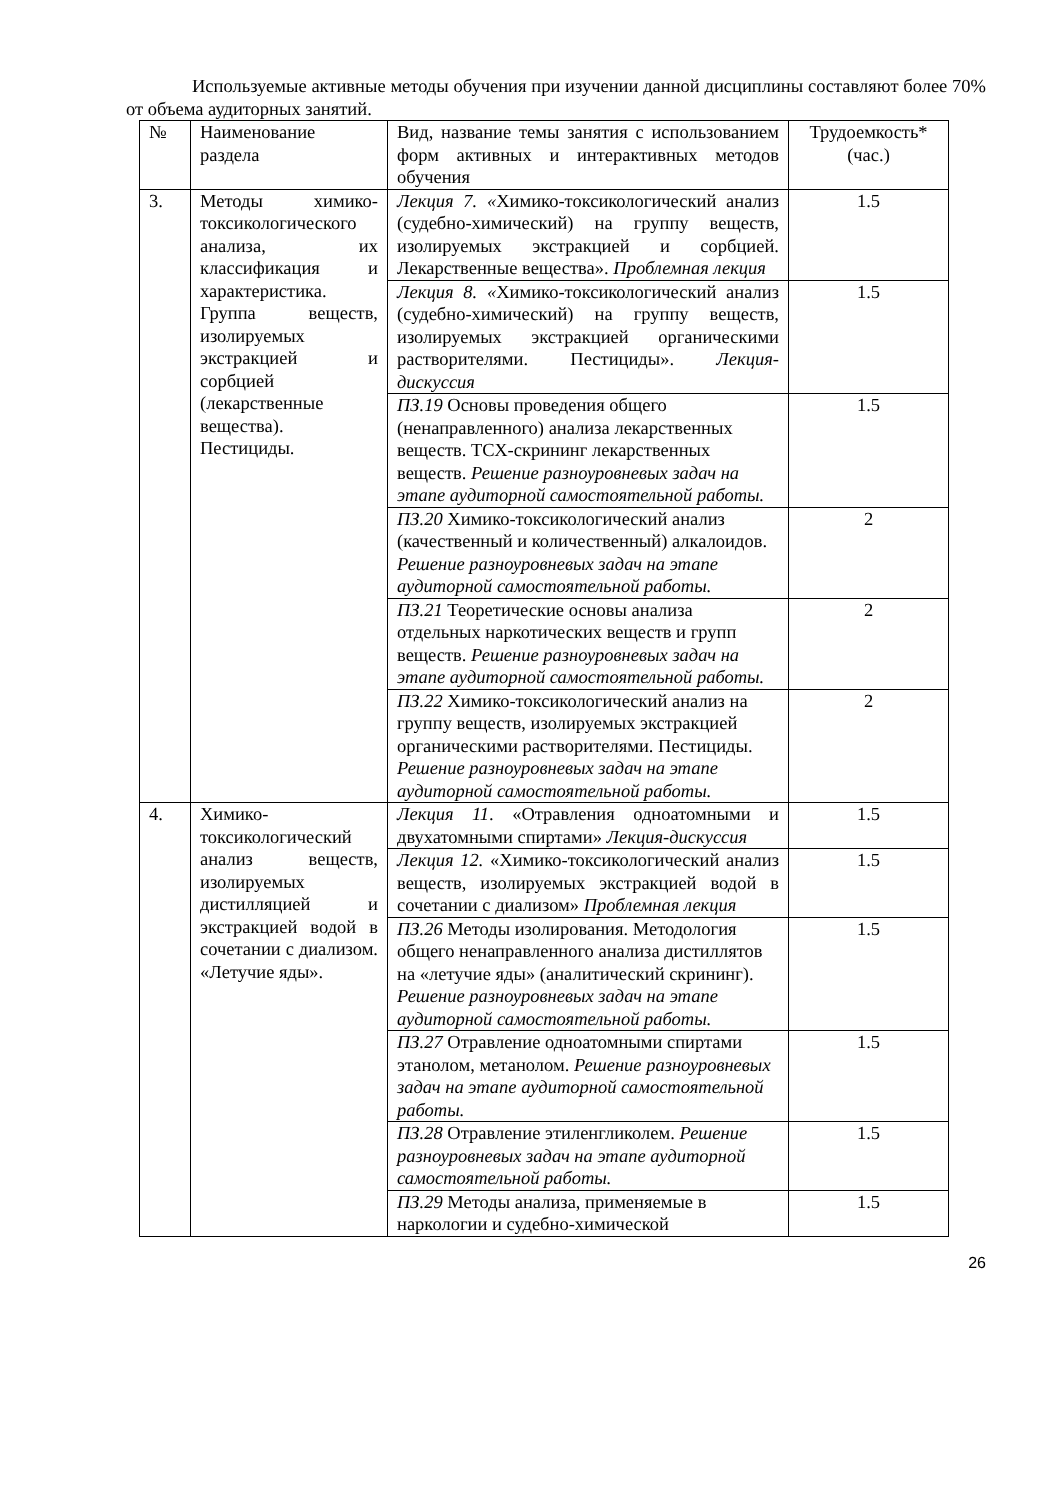Используемые активные методы обучения при изучении данной дисциплины составляют более 70% от объема аудиторных занятий.
| № | Наименование раздела | Вид, название темы занятия с использованием форм активных и интерактивных методов обучения | Трудоемкость* (час.) |
| 3. | Методы химико-токсикологического анализа, их классификация и характеристика. Группа веществ, изолируемых экстракцией и сорбцией (лекарственные вещества). Пестициды. | Лекция 7. « Химико-токсикологический анализ (судебно-химический) на группу веществ, изолируемых экстракцией и сорбцией. Лекарственные вещества». Проблемная лекция | 1.5 |
| | | Лекция 8. « Химико-токсикологический анализ (судебно-химический) на группу веществ, изолируемых экстракцией органическими растворителями. Пестициды». Лекция-дискуссия | 1.5 |
| | | ПЗ.19 Основы проведения общего (ненаправленного) анализа лекарственных веществ. ТСХ-скрининг лекарственных веществ. Решение разноуровневых задач на этапе аудиторной самостоятельной работы. | 1.5 |
| | | ПЗ.20 Химико-токсикологический анализ (качественный и количественный) алкалоидов. Решение разноуровневых задач на этапе аудиторной самостоятельной работы. | 2 |
| | | ПЗ.21 Теоретические основы анализа отдельных наркотических веществ и групп веществ. Решение разноуровневых задач на этапе аудиторной самостоятельной работы. | 2 |
| | | ПЗ.22 Химико-токсикологический анализ на группу веществ, изолируемых экстракцией органическими растворителями. Пестициды. Решение разноуровневых задач на этапе аудиторной самостоятельной работы. | 2 |
| 4. | Химико-токсикологический анализ веществ, изолируемых дистилляцией и экстракцией водой в сочетании с диализом. «Летучие яды». | Лекция 11 . «Отравления одноатомными и двухатомными спиртами» Лекция-дискуссия | 1.5 |
| | | Лекция 12. «Химико-токсикологический анализ веществ, изолируемых экстракцией водой в сочетании с диализом» Проблемная лекция | 1.5 |
| | | ПЗ.26 Методы изолирования. Методология общего ненаправленного анализа дистиллятов на «летучие яды» (аналитический скрининг). Решение разноуровневых задач на этапе аудиторной самостоятельной работы. | 1.5 |
| | | ПЗ.27 Отравление одноатомными спиртами этанолом, метанолом. Решение разноуровневых задач на этапе аудиторной самостоятельной работы. | 1.5 |
| | | ПЗ.28 Отравление этиленгликолем. Решение разноуровневых задач на этапе аудиторной самостоятельной работы. | 1.5 |
| | | ПЗ.29 Методы анализа, применяемые в наркологии и судебно-химической | 1.5 |
26